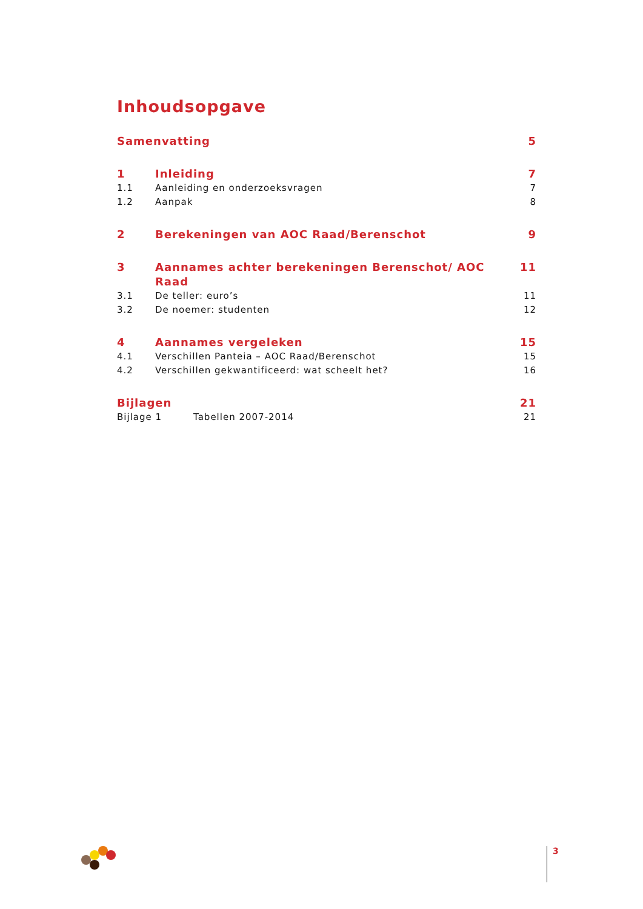Inhoudsopgave
Samenvatting 5
1 Inleiding 7
1.1 Aanleiding en onderzoeksvragen 7
1.2 Aanpak 8
2 Berekeningen van AOC Raad/Berenschot 9
3 Aannames achter berekeningen Berenschot/ AOC Raad 11
3.1 De teller: euro’s 11
3.2 De noemer: studenten 12
4 Aannames vergeleken 15
4.1 Verschillen Panteia – AOC Raad/Berenschot 15
4.2 Verschillen gekwantificeerd: wat scheelt het? 16
Bijlagen 21
Bijlage 1 Tabellen 2007-2014 21
3